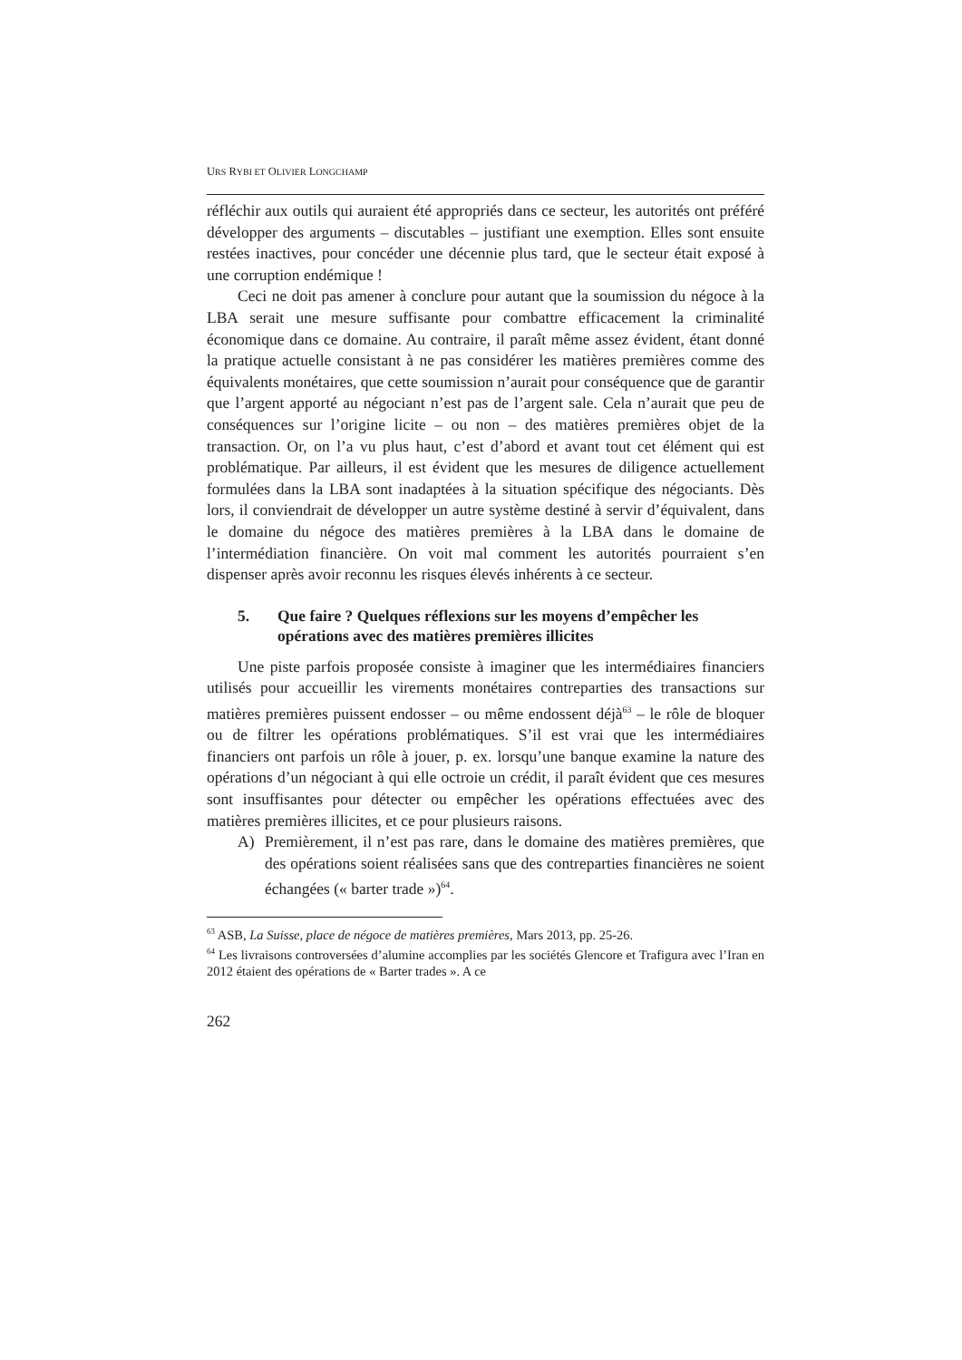URS RYBI ET OLIVIER LONGCHAMP
réfléchir aux outils qui auraient été appropriés dans ce secteur, les autorités ont préféré développer des arguments – discutables – justifiant une exemption. Elles sont ensuite restées inactives, pour concéder une décennie plus tard, que le secteur était exposé à une corruption endémique !
Ceci ne doit pas amener à conclure pour autant que la soumission du négoce à la LBA serait une mesure suffisante pour combattre efficacement la criminalité économique dans ce domaine. Au contraire, il paraît même assez évident, étant donné la pratique actuelle consistant à ne pas considérer les matières premières comme des équivalents monétaires, que cette soumission n’aurait pour conséquence que de garantir que l’argent apporté au négociant n’est pas de l’argent sale. Cela n’aurait que peu de conséquences sur l’origine licite – ou non – des matières premières objet de la transaction. Or, on l’a vu plus haut, c’est d’abord et avant tout cet élément qui est problématique. Par ailleurs, il est évident que les mesures de diligence actuellement formulées dans la LBA sont inadaptées à la situation spécifique des négociants. Dès lors, il conviendrait de développer un autre système destiné à servir d’équivalent, dans le domaine du négoce des matières premières à la LBA dans le domaine de l’intermédiation financière. On voit mal comment les autorités pourraient s’en dispenser après avoir reconnu les risques élevés inhérents à ce secteur.
5. Que faire ? Quelques réflexions sur les moyens d’empêcher les opérations avec des matières premières illicites
Une piste parfois proposée consiste à imaginer que les intermédiaires financiers utilisés pour accueillir les virements monétaires contreparties des transactions sur matières premières puissent endosser – ou même endossent déjà<sup>63</sup> – le rôle de bloquer ou de filtrer les opérations problématiques. S’il est vrai que les intermédiaires financiers ont parfois un rôle à jouer, p. ex. lorsqu’une banque examine la nature des opérations d’un négociant à qui elle octroie un crédit, il paraît évident que ces mesures sont insuffisantes pour détecter ou empêcher les opérations effectuées avec des matières premières illicites, et ce pour plusieurs raisons.
A) Premièrement, il n’est pas rare, dans le domaine des matières premières, que des opérations soient réalisées sans que des contreparties financières ne soient échangées (« barter trade »)<sup>64</sup>.
<sup>63</sup> ASB, La Suisse, place de négoce de matières premières, Mars 2013, pp. 25-26.
<sup>64</sup> Les livraisons controversées d’alumine accomplies par les sociétés Glencore et Trafigura avec l’Iran en 2012 étaient des opérations de « Barter trades ». A ce
262